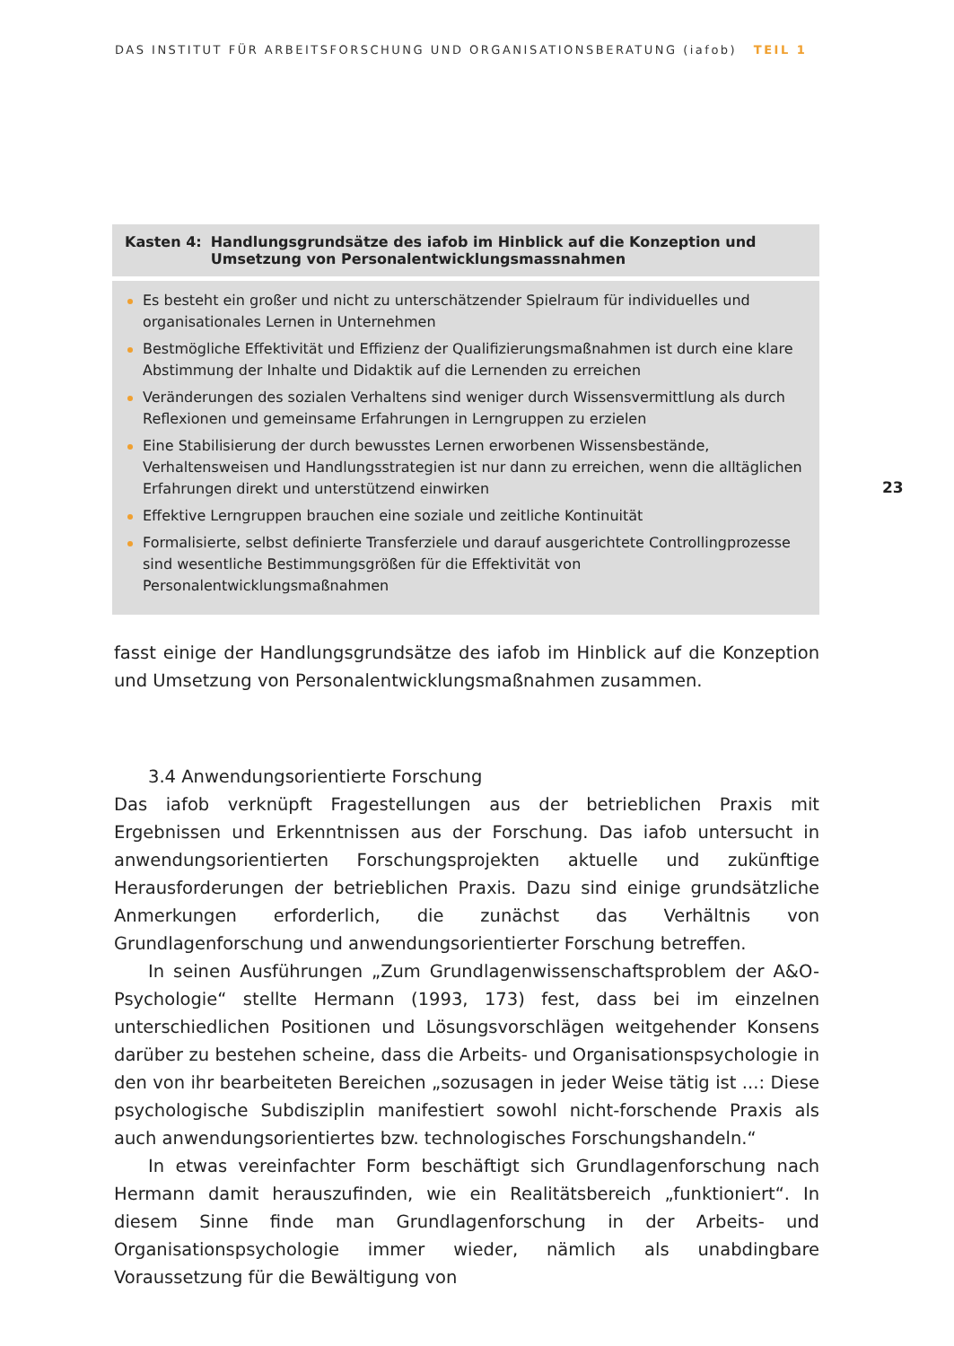DAS INSTITUT FÜR ARBEITSFORSCHUNG UND ORGANISATIONSBERATUNG (iafob) TEIL 1
23
Kasten 4: Handlungsgrundsätze des iafob im Hinblick auf die Konzeption und Umsetzung von Personalentwicklungsmassnahmen
Es besteht ein großer und nicht zu unterschätzender Spielraum für individuelles und organisationales Lernen in Unternehmen
Bestmögliche Effektivität und Effizienz der Qualifizierungsmaßnahmen ist durch eine klare Abstimmung der Inhalte und Didaktik auf die Lernenden zu erreichen
Veränderungen des sozialen Verhaltens sind weniger durch Wissensvermittlung als durch Reflexionen und gemeinsame Erfahrungen in Lerngruppen zu erzielen
Eine Stabilisierung der durch bewusstes Lernen erworbenen Wissensbestände, Verhaltensweisen und Handlungsstrategien ist nur dann zu erreichen, wenn die alltäglichen Erfahrungen direkt und unterstützend einwirken
Effektive Lerngruppen brauchen eine soziale und zeitliche Kontinuität
Formalisierte, selbst definierte Transferziele und darauf ausgerichtete Controllingprozesse sind wesentliche Bestimmungsgrößen für die Effektivität von Personalentwicklungsmaßnahmen
fasst einige der Handlungsgrundsätze des iafob im Hinblick auf die Konzeption und Umsetzung von Personalentwicklungsmaßnahmen zusammen.
3.4 Anwendungsorientierte Forschung
Das iafob verknüpft Fragestellungen aus der betrieblichen Praxis mit Ergebnissen und Erkenntnissen aus der Forschung. Das iafob untersucht in anwendungsorientierten Forschungsprojekten aktuelle und zukünftige Herausforderungen der betrieblichen Praxis. Dazu sind einige grundsätzliche Anmerkungen erforderlich, die zunächst das Verhältnis von Grundlagenforschung und anwendungsorientierter Forschung betreffen.
In seinen Ausführungen „Zum Grundlagenwissenschaftsproblem der A&O-Psychologie“ stellte Hermann (1993, 173) fest, dass bei im einzelnen unterschiedlichen Positionen und Lösungsvorschlägen weitgehender Konsens darüber zu bestehen scheine, dass die Arbeits- und Organisationspsychologie in den von ihr bearbeiteten Bereichen „sozusagen in jeder Weise tätig ist ...: Diese psychologische Subdisziplin manifestiert sowohl nicht-forschende Praxis als auch anwendungsorientiertes bzw. technologisches Forschungshandeln.“
In etwas vereinfachter Form beschäftigt sich Grundlagenforschung nach Hermann damit herauszufinden, wie ein Realitätsbereich „funktioniert“. In diesem Sinne finde man Grundlagenforschung in der Arbeits- und Organisationspsychologie immer wieder, nämlich als unabdingbare Voraussetzung für die Bewältigung von